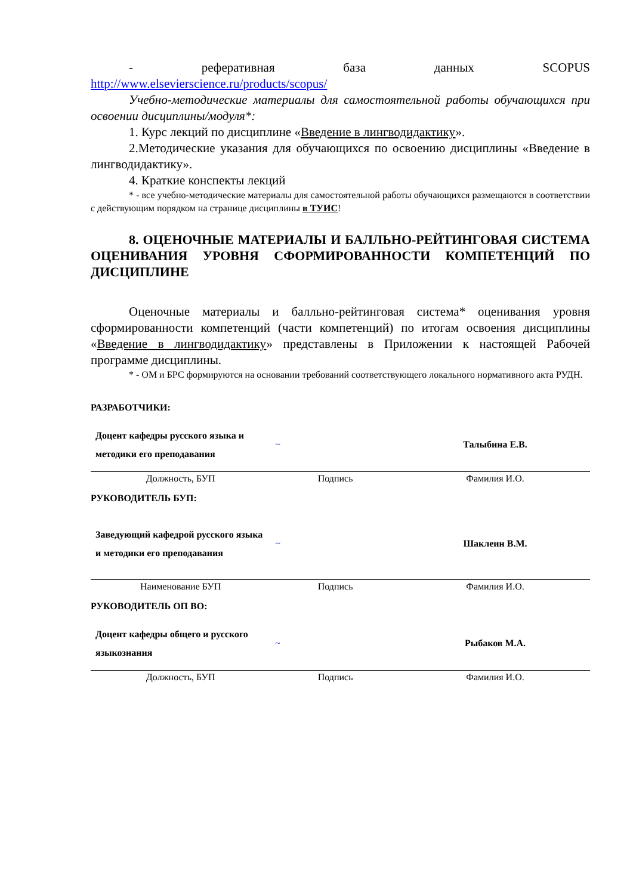- реферативная база данных SCOPUS
http://www.elsevierscience.ru/products/scopus/
Учебно-методические материалы для самостоятельной работы обучающихся при освоении дисциплины/модуля*:
1. Курс лекций по дисциплине «Введение в лингводидактику».
2.Методические указания для обучающихся по освоению дисциплины «Введение в лингводидактику».
4. Краткие конспекты лекций
* - все учебно-методические материалы для самостоятельной работы обучающихся размещаются в соответствии с действующим порядком на странице дисциплины в ТУИС!
8. ОЦЕНОЧНЫЕ МАТЕРИАЛЫ И БАЛЛЬНО-РЕЙТИНГОВАЯ СИСТЕМА ОЦЕНИВАНИЯ УРОВНЯ СФОРМИРОВАННОСТИ КОМПЕТЕНЦИЙ ПО ДИСЦИПЛИНЕ
Оценочные материалы и балльно-рейтинговая система* оценивания уровня сформированности компетенций (части компетенций) по итогам освоения дисциплины «Введение в лингводидактику» представлены в Приложении к настоящей Рабочей программе дисциплины.
* - ОМ и БРС формируются на основании требований соответствующего локального нормативного акта РУДН.
РАЗРАБОТЧИКИ:
| Доцент кафедры русского языка и методики его преподавания | ~ | Талыбина Е.В. |
| Должность, БУП | Подпись | Фамилия И.О. |
РУКОВОДИТЕЛЬ БУП:
| Заведующий кафедрой русского языка и методики его преподавания | ~ | Шаклеин В.М. |
| Наименование БУП | Подпись | Фамилия И.О. |
РУКОВОДИТЕЛЬ ОП ВО:
| Доцент кафедры общего и русского языкознания | ~ | Рыбаков М.А. |
| Должность, БУП | Подпись | Фамилия И.О. |